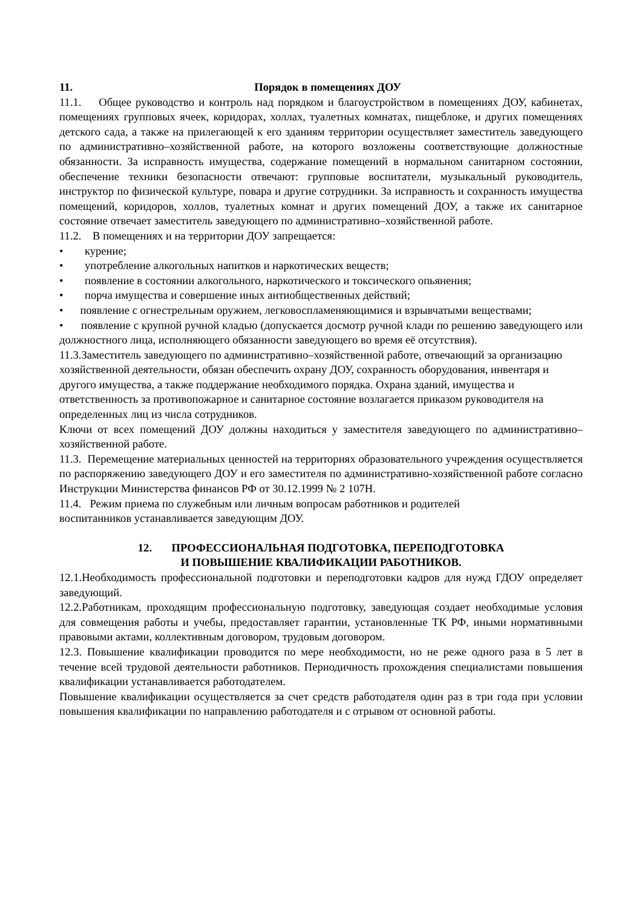11. Порядок в помещениях ДОУ
11.1. Общее руководство и контроль над порядком и благоустройством в помещениях ДОУ, кабинетах, помещениях групповых ячеек, коридорах, холлах, туалетных комнатах, пищеблоке, и других помещениях детского сада, а также на прилегающей к его зданиям территории осуществляет заместитель заведующего по административно–хозяйственной работе, на которого возложены соответствующие должностные обязанности. За исправность имущества, содержание помещений в нормальном санитарном состоянии, обеспечение техники безопасности отвечают: групповые воспитатели, музыкальный руководитель, инструктор по физической культуре, повара и другие сотрудники. За исправность и сохранность имущества помещений, коридоров, холлов, туалетных комнат и других помещений ДОУ, а также их санитарное состояние отвечает заместитель заведующего по административно–хозяйственной работе.
11.2. В помещениях и на территории ДОУ запрещается:
• курение;
• употребление алкогольных напитков и наркотических веществ;
• появление в состоянии алкогольного, наркотического и токсического опьянения;
• порча имущества и совершение иных антиобщественных действий;
• появление с огнестрельным оружием, легковоспламеняющимися и взрывчатыми веществами;
• появление с крупной ручной кладью (допускается досмотр ручной клади по решению заведующего или должностного лица, исполняющего обязанности заведующего во время её отсутствия).
11.3.Заместитель заведующего по административно–хозяйственной работе, отвечающий за организацию хозяйственной деятельности, обязан обеспечить охрану ДОУ, сохранность оборудования, инвентаря и другого имущества, а также поддержание необходимого порядка. Охрана зданий, имущества и ответственность за противопожарное и санитарное состояние возлагается приказом руководителя на определенных лиц из числа сотрудников.
Ключи от всех помещений ДОУ должны находиться у заместителя заведующего по административно–хозяйственной работе.
11.3. Перемещение материальных ценностей на территориях образовательного учреждения осуществляется по распоряжению заведующего ДОУ и его заместителя по административно-хозяйственной работе согласно Инструкции Министерства финансов РФ от 30.12.1999 № 2 107Н.
11.4. Режим приема по служебным или личным вопросам работников и родителей
воспитанников устанавливается заведующим ДОУ.
12. ПРОФЕССИОНАЛЬНАЯ ПОДГОТОВКА, ПЕРЕПОДГОТОВКА
И ПОВЫШЕНИЕ КВАЛИФИКАЦИИ РАБОТНИКОВ.
12.1.Необходимость профессиональной подготовки и переподготовки кадров для нужд ГДОУ определяет заведующий.
12.2.Работникам, проходящим профессиональную подготовку, заведующая создает необходимые условия для совмещения работы и учебы, предоставляет гарантии, установленные ТК РФ, иными нормативными правовыми актами, коллективным договором, трудовым договором.
12.3. Повышение квалификации проводится по мере необходимости, но не реже одного раза в 5 лет в течение всей трудовой деятельности работников. Периодичность прохождения специалистами повышения квалификации устанавливается работодателем.
Повышение квалификации осуществляется за счет средств работодателя один раз в три года при условии повышения квалификации по направлению работодателя и с отрывом от основной работы.